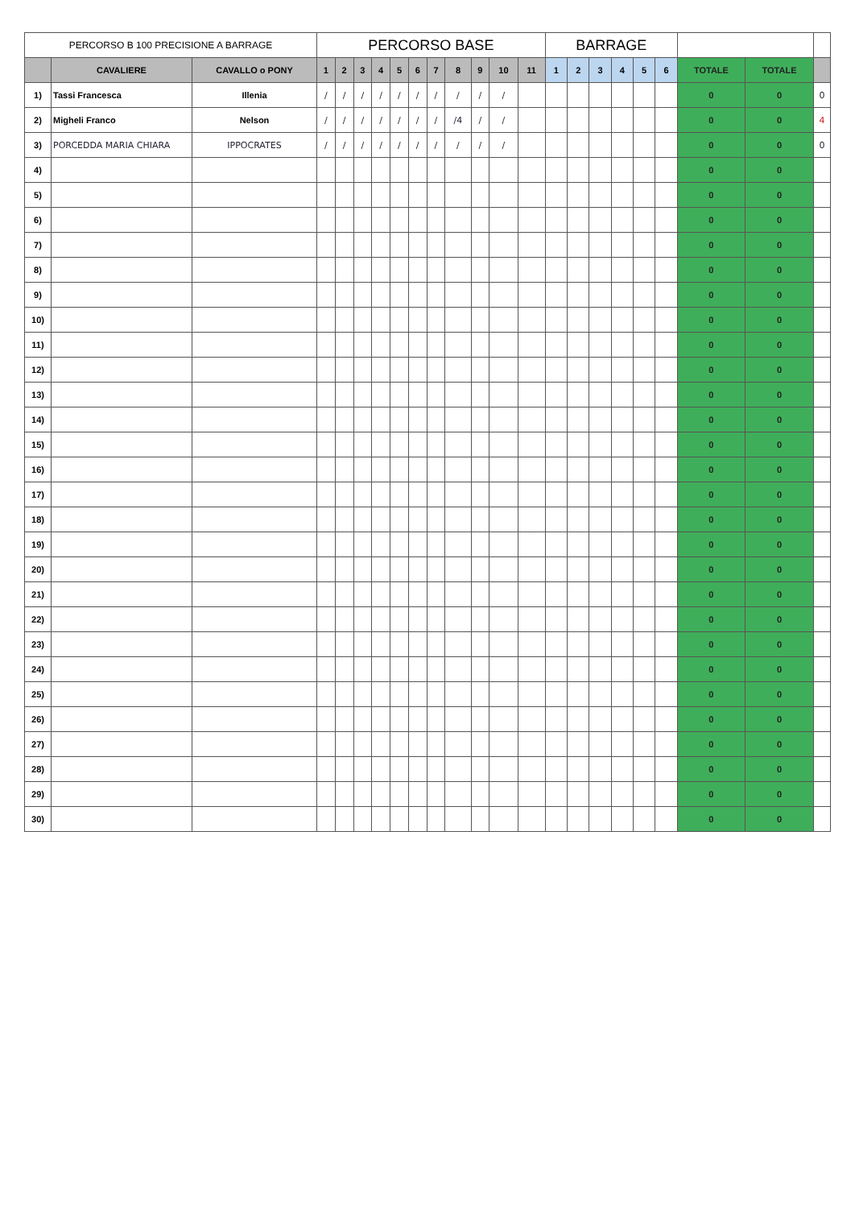| PERCORSO B 100 PRECISIONE A BARRAGE | | | PERCORSO BASE | | | | | | | | | | | BARRAGE | | | | | | | | |
| | CAVALIERE | CAVALLO o PONY | 1 | 2 | 3 | 4 | 5 | 6 | 7 | 8 | 9 | 10 | 11 | 1 | 2 | 3 | 4 | 5 | 6 | TOTALE | TOTALE | |
| 1) | Tassi Francesca | Illenia | / | / | / | / | / | / | / | / | / | / | | | | | | | | 0 | 0 | 0 |
| 2) | Migheli Franco | Nelson | / | / | / | / | / | / | / | /4 | / | / | | | | | | | | 0 | 0 | 4 |
| 3) | PORCEDDA MARIA CHIARA | IPPOCRATES | / | / | / | / | / | / | / | / | / | / | | | | | | | | 0 | 0 | 0 |
| 4) | | | | | | | | | | | | | | | | | | | | 0 | 0 | |
| 5) | | | | | | | | | | | | | | | | | | | | 0 | 0 | |
| 6) | | | | | | | | | | | | | | | | | | | | 0 | 0 | |
| 7) | | | | | | | | | | | | | | | | | | | | 0 | 0 | |
| 8) | | | | | | | | | | | | | | | | | | | | 0 | 0 | |
| 9) | | | | | | | | | | | | | | | | | | | | 0 | 0 | |
| 10) | | | | | | | | | | | | | | | | | | | | 0 | 0 | |
| 11) | | | | | | | | | | | | | | | | | | | | 0 | 0 | |
| 12) | | | | | | | | | | | | | | | | | | | | 0 | 0 | |
| 13) | | | | | | | | | | | | | | | | | | | | 0 | 0 | |
| 14) | | | | | | | | | | | | | | | | | | | | 0 | 0 | |
| 15) | | | | | | | | | | | | | | | | | | | | 0 | 0 | |
| 16) | | | | | | | | | | | | | | | | | | | | 0 | 0 | |
| 17) | | | | | | | | | | | | | | | | | | | | 0 | 0 | |
| 18) | | | | | | | | | | | | | | | | | | | | 0 | 0 | |
| 19) | | | | | | | | | | | | | | | | | | | | 0 | 0 | |
| 20) | | | | | | | | | | | | | | | | | | | | 0 | 0 | |
| 21) | | | | | | | | | | | | | | | | | | | | 0 | 0 | |
| 22) | | | | | | | | | | | | | | | | | | | | 0 | 0 | |
| 23) | | | | | | | | | | | | | | | | | | | | 0 | 0 | |
| 24) | | | | | | | | | | | | | | | | | | | | 0 | 0 | |
| 25) | | | | | | | | | | | | | | | | | | | | 0 | 0 | |
| 26) | | | | | | | | | | | | | | | | | | | | 0 | 0 | |
| 27) | | | | | | | | | | | | | | | | | | | | 0 | 0 | |
| 28) | | | | | | | | | | | | | | | | | | | | 0 | 0 | |
| 29) | | | | | | | | | | | | | | | | | | | | 0 | 0 | |
| 30) | | | | | | | | | | | | | | | | | | | | 0 | 0 | |